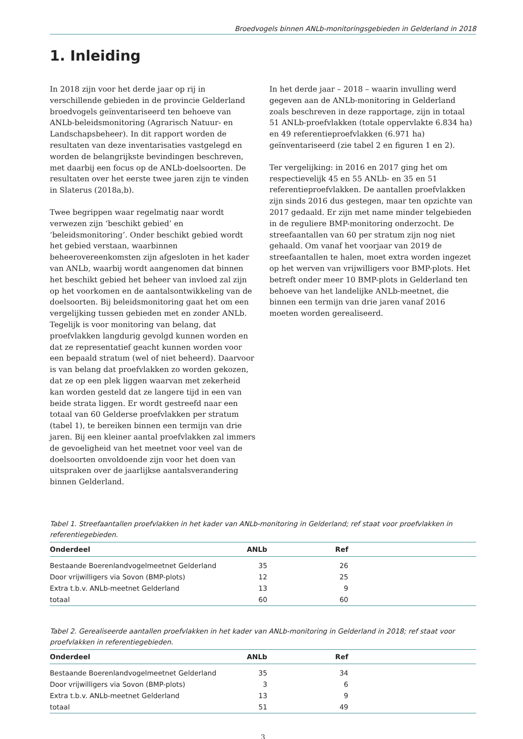Broedvogels binnen ANLb-monitoringsgebieden in Gelderland in 2018
1. Inleiding
In 2018 zijn voor het derde jaar op rij in verschillende gebieden in de provincie Gelderland broedvogels geïnventariseerd ten behoeve van ANLb-beleidsmonitoring (Agrarisch Natuur- en Landschapsbeheer). In dit rapport worden de resultaten van deze inventarisaties vastgelegd en worden de belangrijkste bevindingen beschreven, met daarbij een focus op de ANLb-doelsoorten. De resultaten over het eerste twee jaren zijn te vinden in Slaterus (2018a,b).
Twee begrippen waar regelmatig naar wordt verwezen zijn ‘beschikt gebied’ en ‘beleidsmonitoring’. Onder beschikt gebied wordt het gebied verstaan, waarbinnen beheerovereenkomsten zijn afgesloten in het kader van ANLb, waarbij wordt aangenomen dat binnen het beschikt gebied het beheer van invloed zal zijn op het voorkomen en de aantalsontwikkeling van de doelsoorten. Bij beleidsmonitoring gaat het om een vergelijking tussen gebieden met en zonder ANLb. Tegelijk is voor monitoring van belang, dat proefvlakken langdurig gevolgd kunnen worden en dat ze representatief geacht kunnen worden voor een bepaald stratum (wel of niet beheerd). Daarvoor is van belang dat proefvlakken zo worden gekozen, dat ze op een plek liggen waarvan met zekerheid kan worden gesteld dat ze langere tijd in een van beide strata liggen. Er wordt gestreefd naar een totaal van 60 Gelderse proefvlakken per stratum (tabel 1), te bereiken binnen een termijn van drie jaren. Bij een kleiner aantal proefvlakken zal immers de gevoeligheid van het meetnet voor veel van de doelsoorten onvoldoende zijn voor het doen van uitspraken over de jaarlijkse aantalsverandering binnen Gelderland.
In het derde jaar – 2018 – waarin invulling werd gegeven aan de ANLb-monitoring in Gelderland zoals beschreven in deze rapportage, zijn in totaal 51 ANLb-proefvlakken (totale oppervlakte 6.834 ha) en 49 referentieproefvlakken (6.971 ha) geïnventariseerd (zie tabel 2 en figuren 1 en 2).
Ter vergelijking: in 2016 en 2017 ging het om respectievelijk 45 en 55 ANLb- en 35 en 51 referentieproefvlakken. De aantallen proefvlakken zijn sinds 2016 dus gestegen, maar ten opzichte van 2017 gedaald. Er zijn met name minder telgebieden in de reguliere BMP-monitoring onderzocht. De streefaantallen van 60 per stratum zijn nog niet gehaald. Om vanaf het voorjaar van 2019 de streefaantallen te halen, moet extra worden ingezet op het werven van vrijwilligers voor BMP-plots. Het betreft onder meer 10 BMP-plots in Gelderland ten behoeve van het landelijke ANLb-meetnet, die binnen een termijn van drie jaren vanaf 2016 moeten worden gerealiseerd.
Tabel 1. Streefaantallen proefvlakken in het kader van ANLb-monitoring in Gelderland; ref staat voor proefvlakken in referentiegebieden.
| Onderdeel | ANLb | Ref | |
| --- | --- | --- | --- |
| Bestaande Boerenlandvogelmeetnet Gelderland | 35 | 26 | |
| Door vrijwilligers via Sovon (BMP-plots) | 12 | 25 | |
| Extra t.b.v. ANLb-meetnet Gelderland | 13 | 9 | |
| totaal | 60 | 60 | |
Tabel 2. Gerealiseerde aantallen proefvlakken in het kader van ANLb-monitoring in Gelderland in 2018; ref staat voor proefvlakken in referentiegebieden.
| Onderdeel | ANLb | Ref | |
| --- | --- | --- | --- |
| Bestaande Boerenlandvogelmeetnet Gelderland | 35 | 34 | |
| Door vrijwilligers via Sovon (BMP-plots) | 3 | 6 | |
| Extra t.b.v. ANLb-meetnet Gelderland | 13 | 9 | |
| totaal | 51 | 49 | |
3